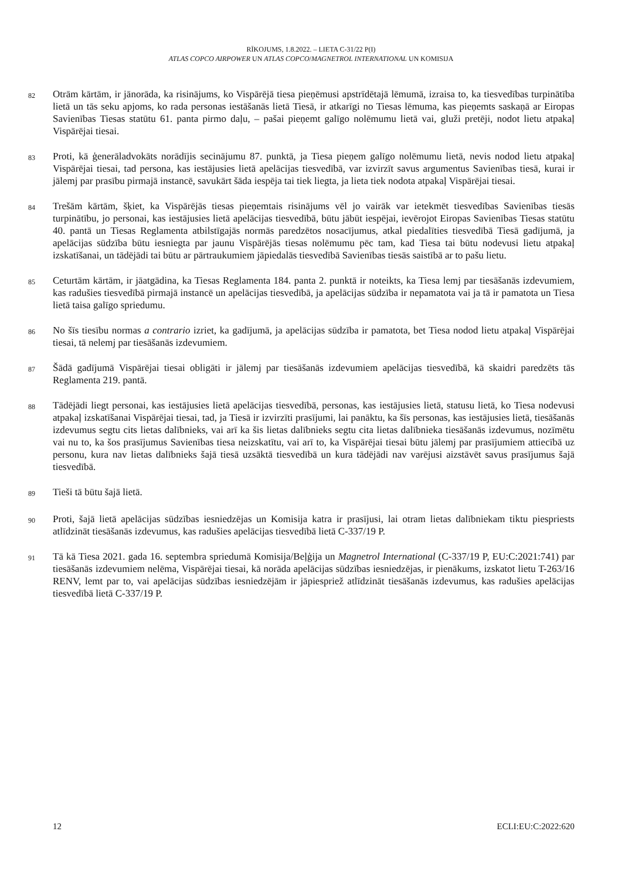RĪKOJUMS, 1.8.2022. – LIETA C-31/22 P(I)
ATLAS COPCO AIRPOWER UN ATLAS COPCO/MAGNETROL INTERNATIONAL UN KOMISIJA
82
Otrām kārtām, ir jānorāda, ka risinājums, ko Vispārējā tiesa pieņēmusi apstrīdētajā lēmumā, izraisa to, ka tiesvedības turpinātība lietā un tās seku apjoms, ko rada personas iestāšanās lietā Tiesā, ir atkarīgi no Tiesas lēmuma, kas pieņemts saskaņā ar Eiropas Savienības Tiesas statūtu 61. panta pirmo daļu, – pašai pieņemt galīgo nolēmumu lietā vai, gluži pretēji, nodot lietu atpakaļ Vispārējai tiesai.
83
Proti, kā ģenerāladvokāts norādījis secinājumu 87. punktā, ja Tiesa pieņem galīgo nolēmumu lietā, nevis nodod lietu atpakaļ Vispārējai tiesai, tad persona, kas iestājusies lietā apelācijas tiesvedībā, var izvirzīt savus argumentus Savienības tiesā, kurai ir jālemj par prasību pirmajā instancē, savukārt šāda iespēja tai tiek liegta, ja lieta tiek nodota atpakaļ Vispārējai tiesai.
84
Trešām kārtām, šķiet, ka Vispārējās tiesas pieņemtais risinājums vēl jo vairāk var ietekmēt tiesvedības Savienības tiesās turpinātību, jo personai, kas iestājusies lietā apelācijas tiesvedībā, būtu jābūt iespējai, ievērojot Eiropas Savienības Tiesas statūtu 40. pantā un Tiesas Reglamenta atbilstīgajās normās paredzētos nosacījumus, atkal piedalīties tiesvedībā Tiesā gadījumā, ja apelācijas sūdzība būtu iesniegta par jaunu Vispārējās tiesas nolēmumu pēc tam, kad Tiesa tai būtu nodevusi lietu atpakaļ izskatīšanai, un tādējādi tai būtu ar pārtraukumiem jāpiedalās tiesvedībā Savienības tiesās saistībā ar to pašu lietu.
85
Ceturtām kārtām, ir jāatgādina, ka Tiesas Reglamenta 184. panta 2. punktā ir noteikts, ka Tiesa lemj par tiesāšanās izdevumiem, kas radušies tiesvedībā pirmajā instancē un apelācijas tiesvedībā, ja apelācijas sūdzība ir nepamatota vai ja tā ir pamatota un Tiesa lietā taisa galīgo spriedumu.
86
No šīs tiesību normas a contrario izriet, ka gadījumā, ja apelācijas sūdzība ir pamatota, bet Tiesa nodod lietu atpakaļ Vispārējai tiesai, tā nelemj par tiesāšanās izdevumiem.
87
Šādā gadījumā Vispārējai tiesai obligāti ir jālemj par tiesāšanās izdevumiem apelācijas tiesvedībā, kā skaidri paredzēts tās Reglamenta 219. pantā.
88
Tādējādi liegt personai, kas iestājusies lietā apelācijas tiesvedībā, personas, kas iestājusies lietā, statusu lietā, ko Tiesa nodevusi atpakaļ izskatīšanai Vispārējai tiesai, tad, ja Tiesā ir izvirzīti prasījumi, lai panāktu, ka šīs personas, kas iestājusies lietā, tiesāšanās izdevumus segtu cits lietas dalībnieks, vai arī ka šis lietas dalībnieks segtu cita lietas dalībnieka tiesāšanās izdevumus, nozīmētu vai nu to, ka šos prasījumus Savienības tiesa neizskatītu, vai arī to, ka Vispārējai tiesai būtu jālemj par prasījumiem attiecībā uz personu, kura nav lietas dalībnieks šajā tiesā uzsāktā tiesvedībā un kura tādējādi nav varējusi aizstāvēt savus prasījumus šajā tiesvedībā.
89
Tieši tā būtu šajā lietā.
90
Proti, šajā lietā apelācijas sūdzības iesniedzējas un Komisija katra ir prasījusi, lai otram lietas dalībniekam tiktu piespriests atlīdzināt tiesāšanās izdevumus, kas radušies apelācijas tiesvedībā lietā C-337/19 P.
91
Tā kā Tiesa 2021. gada 16. septembra spriedumā Komisija/Beļģija un Magnetrol International (C-337/19 P, EU:C:2021:741) par tiesāšanās izdevumiem nelēma, Vispārējai tiesai, kā norāda apelācijas sūdzības iesniedzējas, ir pienākums, izskatot lietu T-263/16 RENV, lemt par to, vai apelācijas sūdzības iesniedzējām ir jāpiespriež atlīdzināt tiesāšanās izdevumus, kas radušies apelācijas tiesvedībā lietā C-337/19 P.
12 ECLI:EU:C:2022:620